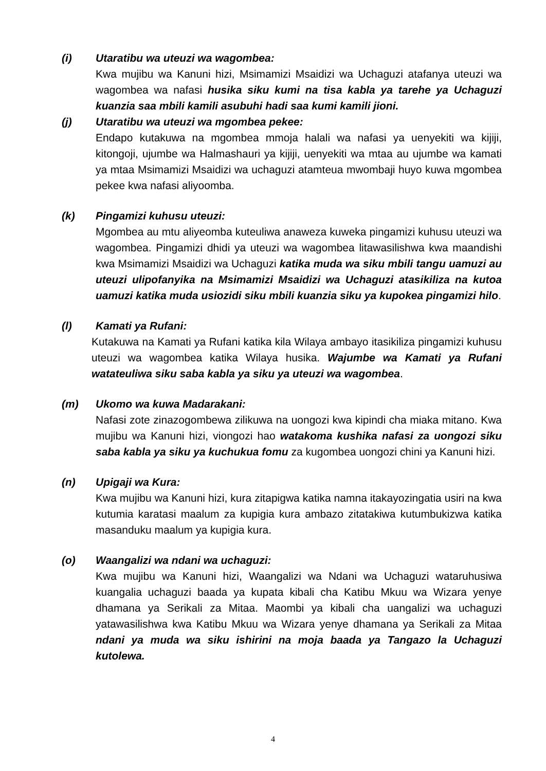(i) Utaratibu wa uteuzi wa wagombea:
Kwa mujibu wa Kanuni hizi, Msimamizi Msaidizi wa Uchaguzi atafanya uteuzi wa wagombea wa nafasi husika siku kumi na tisa kabla ya tarehe ya Uchaguzi kuanzia saa mbili kamili asubuhi hadi saa kumi kamili jioni.
(j) Utaratibu wa uteuzi wa mgombea pekee:
Endapo kutakuwa na mgombea mmoja halali wa nafasi ya uenyekiti wa kijiji, kitongoji, ujumbe wa Halmashauri ya kijiji, uenyekiti wa mtaa au ujumbe wa kamati ya mtaa Msimamizi Msaidizi wa uchaguzi atamteua mwombaji huyo kuwa mgombea pekee kwa nafasi aliyoomba.
(k) Pingamizi kuhusu uteuzi:
Mgombea au mtu aliyeomba kuteuliwa anaweza kuweka pingamizi kuhusu uteuzi wa wagombea. Pingamizi dhidi ya uteuzi wa wagombea litawasilishwa kwa maandishi kwa Msimamizi Msaidizi wa Uchaguzi katika muda wa siku mbili tangu uamuzi au uteuzi ulipofanyika na Msimamizi Msaidizi wa Uchaguzi atasikiliza na kutoa uamuzi katika muda usiozidi siku mbili kuanzia siku ya kupokea pingamizi hilo.
(l) Kamati ya Rufani:
Kutakuwa na Kamati ya Rufani katika kila Wilaya ambayo itasikiliza pingamizi kuhusu uteuzi wa wagombea katika Wilaya husika. Wajumbe wa Kamati ya Rufani watateuliwa siku saba kabla ya siku ya uteuzi wa wagombea.
(m) Ukomo wa kuwa Madarakani:
Nafasi zote zinazogombewa zilikuwa na uongozi kwa kipindi cha miaka mitano. Kwa mujibu wa Kanuni hizi, viongozi hao watakoma kushika nafasi za uongozi siku saba kabla ya siku ya kuchukua fomu za kugombea uongozi chini ya Kanuni hizi.
(n) Upigaji wa Kura:
Kwa mujibu wa Kanuni hizi, kura zitapigwa katika namna itakayozingatia usiri na kwa kutumia karatasi maalum za kupigia kura ambazo zitatakiwa kutumbukizwa katika masanduku maalum ya kupigia kura.
(o) Waangalizi wa ndani wa uchaguzi:
Kwa mujibu wa Kanuni hizi, Waangalizi wa Ndani wa Uchaguzi wataruhusiwa kuangalia uchaguzi baada ya kupata kibali cha Katibu Mkuu wa Wizara yenye dhamana ya Serikali za Mitaa. Maombi ya kibali cha uangalizi wa uchaguzi yatawasilishwa kwa Katibu Mkuu wa Wizara yenye dhamana ya Serikali za Mitaa ndani ya muda wa siku ishirini na moja baada ya Tangazo la Uchaguzi kutolewa.
4